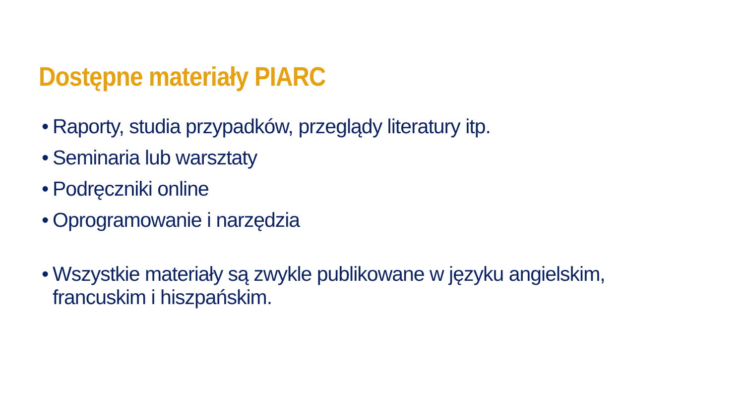Dostępne materiały PIARC
• Raporty, studia przypadków, przeglądy literatury itp.
• Seminaria lub warsztaty
• Podręczniki online
• Oprogramowanie i narzędzia
• Wszystkie materiały są zwykle publikowane w języku angielskim, francuskim i hiszpańskim.